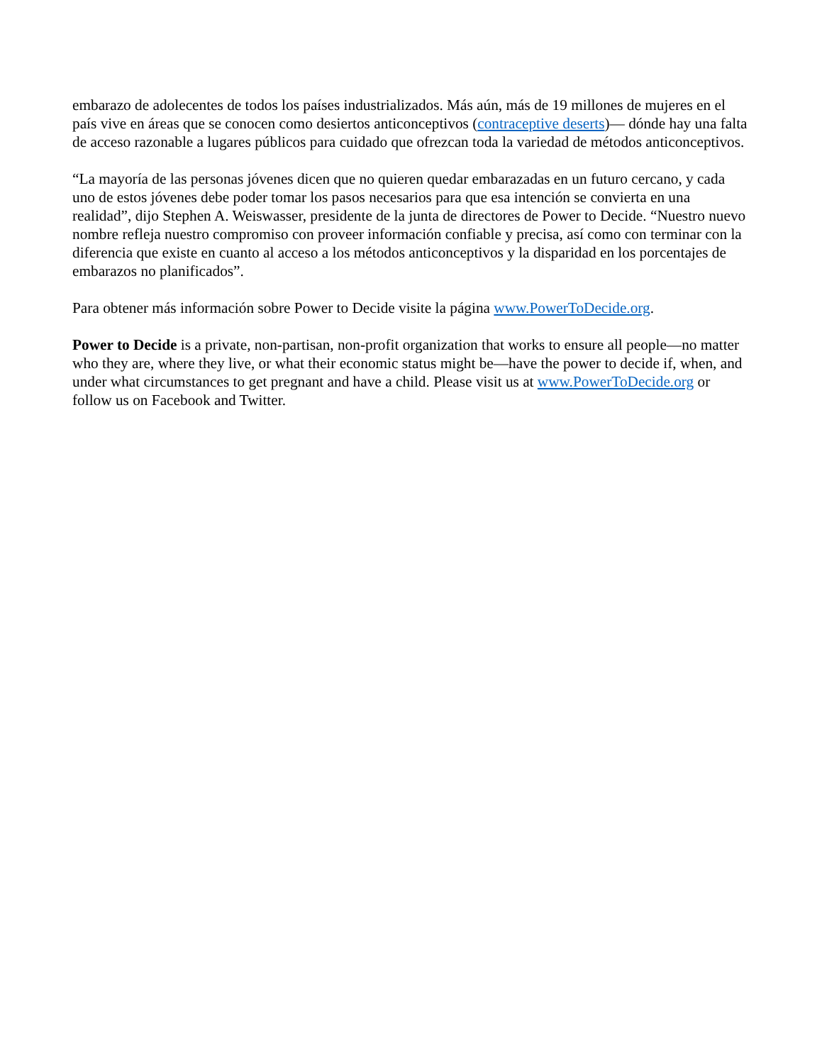embarazo de adolecentes de todos los países industrializados. Más aún, más de 19 millones de mujeres en el país vive en áreas que se conocen como desiertos anticonceptivos (contraceptive deserts)— dónde hay una falta de acceso razonable a lugares públicos para cuidado que ofrezcan toda la variedad de métodos anticonceptivos.
“La mayoría de las personas jóvenes dicen que no quieren quedar embarazadas en un futuro cercano, y cada uno de estos jóvenes debe poder tomar los pasos necesarios para que esa intención se convierta en una realidad”, dijo Stephen A. Weiswasser, presidente de la junta de directores de Power to Decide. “Nuestro nuevo nombre refleja nuestro compromiso con proveer información confiable y precisa, así como con terminar con la diferencia que existe en cuanto al acceso a los métodos anticonceptivos y la disparidad en los porcentajes de embarazos no planificados”.
Para obtener más información sobre Power to Decide visite la página www.PowerToDecide.org.
Power to Decide is a private, non-partisan, non-profit organization that works to ensure all people—no matter who they are, where they live, or what their economic status might be—have the power to decide if, when, and under what circumstances to get pregnant and have a child. Please visit us at www.PowerToDecide.org or follow us on Facebook and Twitter.